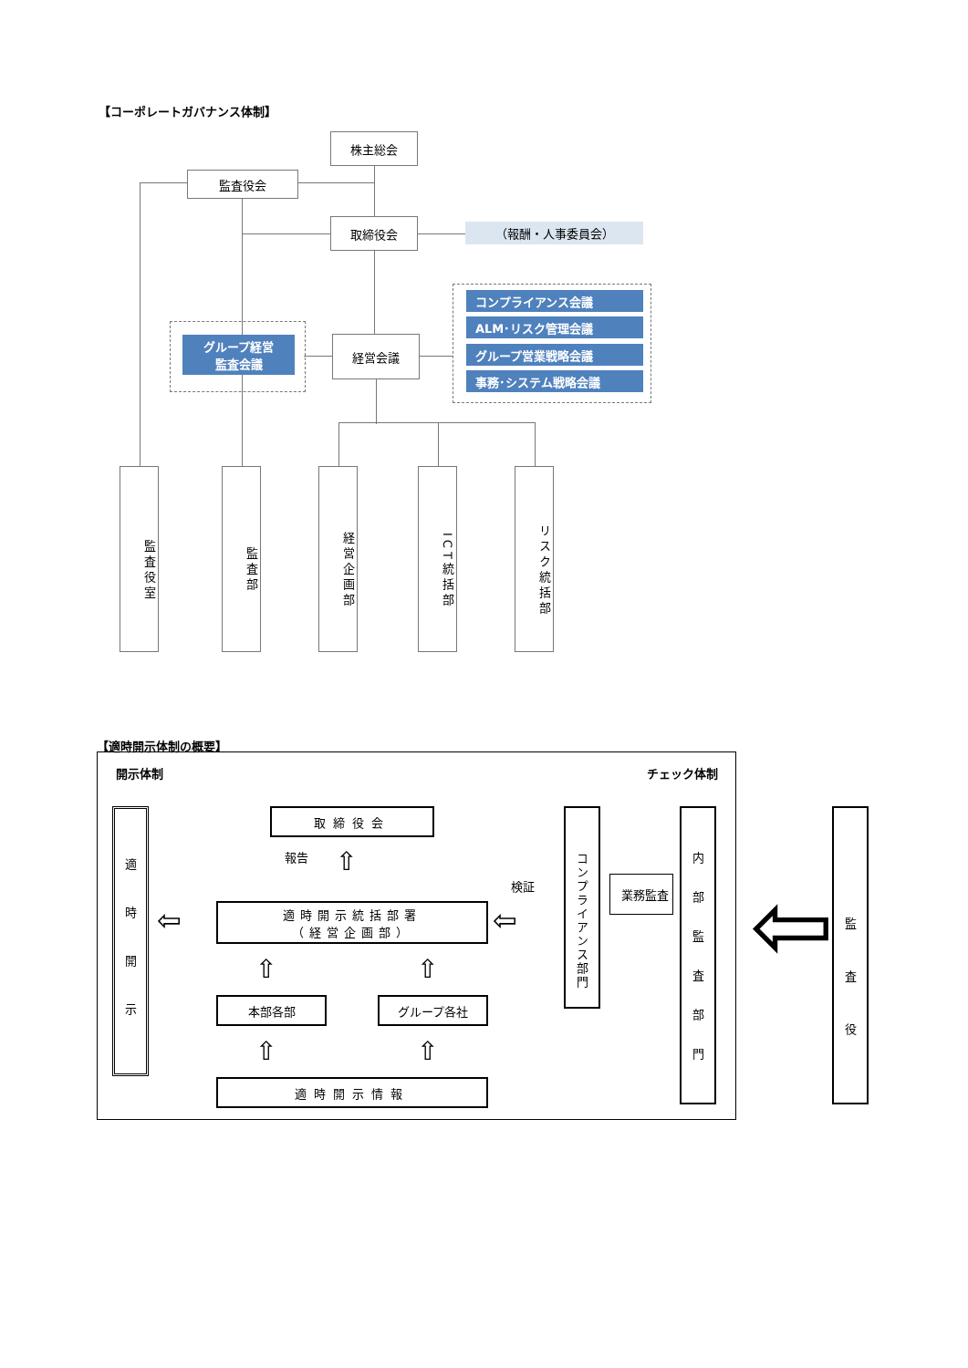【コーポレートガバナンス体制】
株主総会
監査役会
取締役会 （報酬・人事委員会）
グループ経営
監査会議
経営会議
コンプライアンス会議
ALM･リスク管理会議
グループ営業戦略会議
事務･システム戦略会議
監査役室
監査部
経営企画部
ICT統括部
リスク統括部
【適時開示体制の概要】
開示体制 チェック体制
適時開示
取締役会
報告 ⇧
検証
適時開示統括部署
（経営企画部）
⇦ ⇦
⇧ ⇧
本部各部 グループ各社
⇧ ⇧
適時開示情報
コンプライアンス部門
業務監査
内部監査部門
⇦
監査役